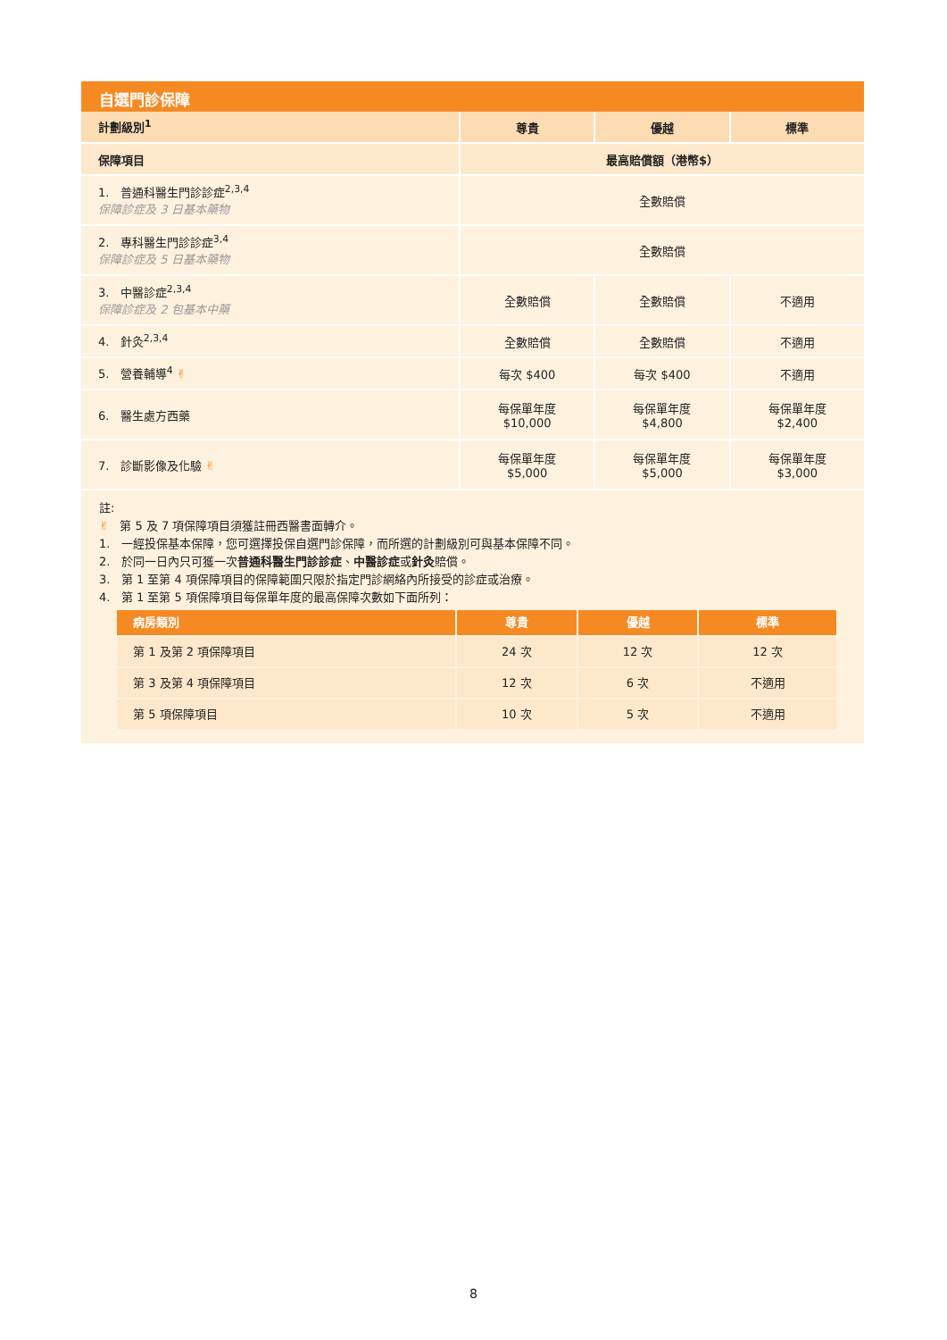自選門診保障
| 計劃級別<sup>1</sup> | 尊貴 | 優越 | 標準 |
| --- | --- | --- | --- |
| 保障項目 | 最高賠償額（港幣$） | | |
| 1. 普通科醫生門診診症<sup>2,3,4</sup> 保障診症及 3 日基本藥物 | 全數賠償 | | |
| 2. 專科醫生門診診症<sup>3,4</sup> 保障診症及 5 日基本藥物 | 全數賠償 | | |
| 3. 中醫診症<sup>2,3,4</sup> 保障診症及 2 包基本中藥 | 全數賠償 | 全數賠償 | 不適用 |
| 4. 針灸<sup>2,3,4</sup> | 全數賠償 | 全數賠償 | 不適用 |
| 5. 營養輔導<sup>4</sup> ✌ | 每次 $400 | 每次 $400 | 不適用 |
| 6. 醫生處方西藥 | 每保單年度 $10,000 | 每保單年度 $4,800 | 每保單年度 $2,400 |
| 7. 診斷影像及化驗 ✌ | 每保單年度 $5,000 | 每保單年度 $5,000 | 每保單年度 $3,000 |
註:
✌ 第 5 及 7 項保障項目須獲註冊西醫書面轉介。
1. 一經投保基本保障，您可選擇投保自選門診保障，而所選的計劃級別可與基本保障不同。
2. 於同一日內只可獲一次普通科醫生門診診症、中醫診症或針灸賠償。
3. 第 1 至第 4 項保障項目的保障範圍只限於指定門診網絡內所接受的診症或治療。
4. 第 1 至第 5 項保障項目每保單年度的最高保障次數如下面所列：
| 病房類別 | 尊貴 | 優越 | 標準 |
| --- | --- | --- | --- |
| 第 1 及第 2 項保障項目 | 24 次 | 12 次 | 12 次 |
| 第 3 及第 4 項保障項目 | 12 次 | 6 次 | 不適用 |
| 第 5 項保障項目 | 10 次 | 5 次 | 不適用 |
8